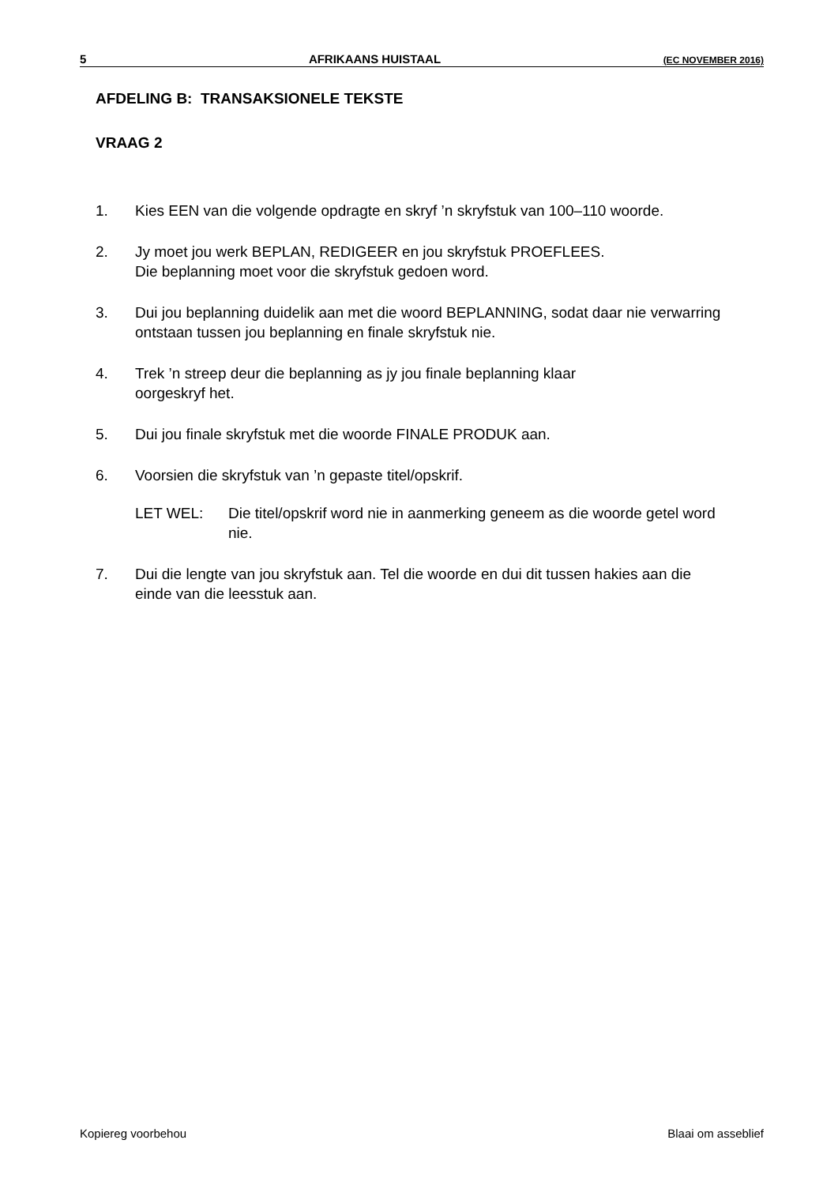5 AFRIKAANS HUISTAAL (EC NOVEMBER 2016)
AFDELING B: TRANSAKSIONELE TEKSTE
VRAAG 2
1. Kies EEN van die volgende opdragte en skryf ’n skryfstuk van 100–110 woorde.
2. Jy moet jou werk BEPLAN, REDIGEER en jou skryfstuk PROEFLEES.
Die beplanning moet voor die skryfstuk gedoen word.
3. Dui jou beplanning duidelik aan met die woord BEPLANNING, sodat daar nie verwarring ontstaan tussen jou beplanning en finale skryfstuk nie.
4. Trek ’n streep deur die beplanning as jy jou finale beplanning klaar
oorgeskryf het.
5. Dui jou finale skryfstuk met die woorde FINALE PRODUK aan.
6. Voorsien die skryfstuk van ’n gepaste titel/opskrif.
LET WEL: Die titel/opskrif word nie in aanmerking geneem as die woorde getel word nie.
7. Dui die lengte van jou skryfstuk aan. Tel die woorde en dui dit tussen hakies aan die einde van die leesstuk aan.
Kopiereg voorbehou Blaai om asseblief